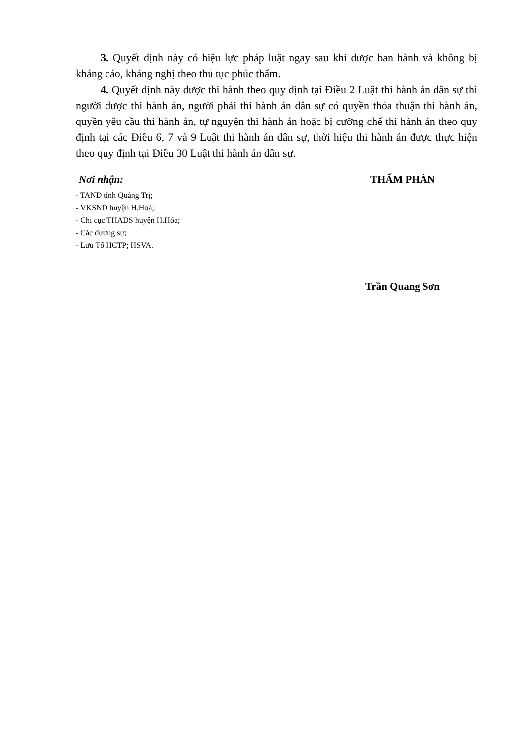3. Quyết định này có hiệu lực pháp luật ngay sau khi được ban hành và không bị kháng cáo, kháng nghị theo thủ tục phúc thẩm.
4. Quyết định này được thi hành theo quy định tại Điều 2 Luật thi hành án dân sự thì người được thi hành án, người phải thi hành án dân sự có quyền thỏa thuận thi hành án, quyền yêu cầu thi hành án, tự nguyện thi hành án hoặc bị cưỡng chế thi hành án theo quy định tại các Điều 6, 7 và 9 Luật thi hành án dân sự, thời hiệu thi hành án được thực hiện theo quy định tại Điều 30 Luật thi hành án dân sự.
Nơi nhận:
- TAND tỉnh Quảng Trị;
- VKSND huyện H.Hoá;
- Chi cục THADS huyện H.Hóa;
- Các đương sự;
- Lưu Tổ HCTP; HSVA.
THẨM PHÁN
Trần Quang Sơn